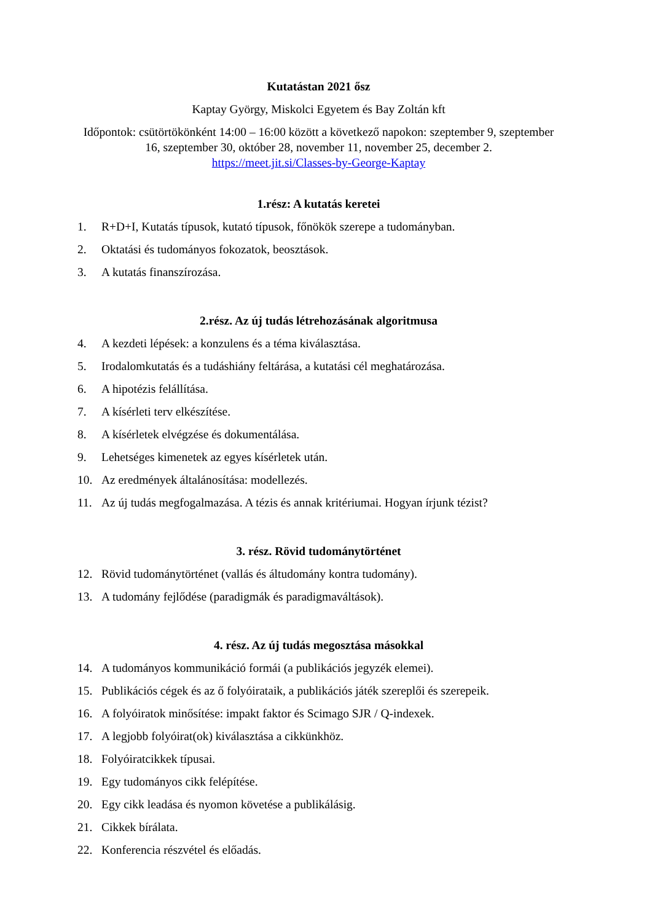Kutatástan 2021 ősz
Kaptay György, Miskolci Egyetem és Bay Zoltán kft
Időpontok: csütörtökönként 14:00 – 16:00 között a következő napokon: szeptember 9, szeptember 16, szeptember 30, október 28, november 11, november 25, december 2.
https://meet.jit.si/Classes-by-George-Kaptay
1.rész: A kutatás keretei
1. R+D+I, Kutatás típusok, kutató típusok, főnökök szerepe a tudományban.
2. Oktatási és tudományos fokozatok, beosztások.
3. A kutatás finanszírozása.
2.rész. Az új tudás létrehozásának algoritmusa
4. A kezdeti lépések: a konzulens és a téma kiválasztása.
5. Irodalomkutatás és a tudáshiány feltárása, a kutatási cél meghatározása.
6. A hipotézis felállítása.
7. A kísérleti terv elkészítése.
8. A kísérletek elvégzése és dokumentálása.
9. Lehetséges kimenetek az egyes kísérletek után.
10. Az eredmények általánosítása: modellezés.
11. Az új tudás megfogalmazása. A tézis és annak kritériumai. Hogyan írjunk tézist?
3. rész. Rövid tudománytörténet
12. Rövid tudománytörténet (vallás és áltudomány kontra tudomány).
13. A tudomány fejlődése (paradigmák és paradigmaváltások).
4. rész. Az új tudás megosztása másokkal
14. A tudományos kommunikáció formái (a publikációs jegyzék elemei).
15. Publikációs cégek és az ő folyóirataik, a publikációs játék szereplői és szerepeik.
16. A folyóiratok minősítése: impakt faktor és Scimago SJR / Q-indexek.
17. A legjobb folyóirat(ok) kiválasztása a cikkünkhöz.
18. Folyóiratcikkek típusai.
19. Egy tudományos cikk felépítése.
20. Egy cikk leadása és nyomon követése a publikálásig.
21. Cikkek bírálata.
22. Konferencia részvétel és előadás.